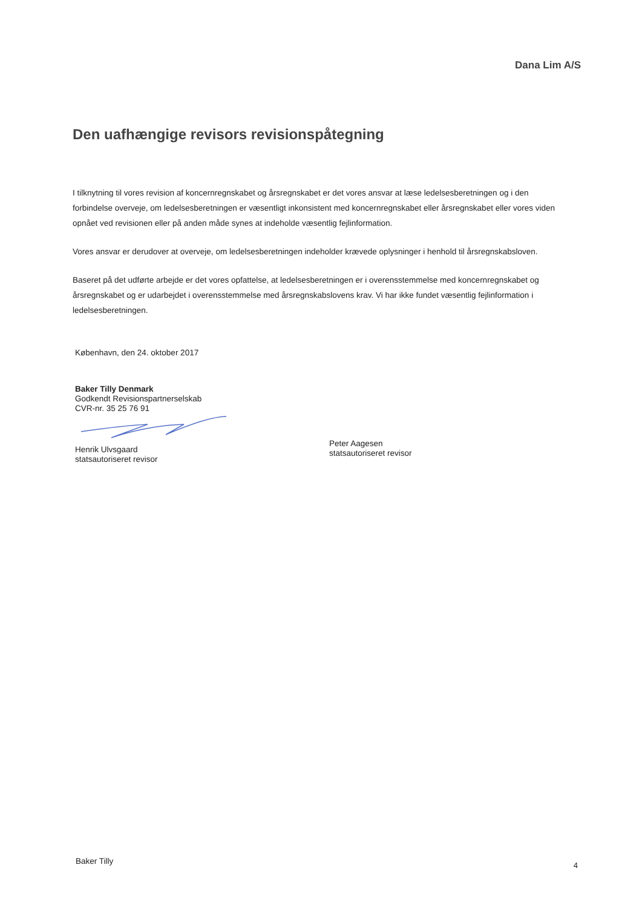Dana Lim A/S
Den uafhængige revisors revisionspåtegning
I tilknytning til vores revision af koncernregnskabet og årsregnskabet er det vores ansvar at læse ledelsesberetningen og i den forbindelse overveje, om ledelsesberetningen er væsentligt inkonsistent med koncernregnskabet eller årsregnskabet eller vores viden opnået ved revisionen eller på anden måde synes at indeholde væsentlig fejlinformation.
Vores ansvar er derudover at overveje, om ledelsesberetningen indeholder krævede oplysninger i henhold til årsregnskabsloven.
Baseret på det udførte arbejde er det vores opfattelse, at ledelsesberetningen er i overensstemmelse med koncernregnskabet og årsregnskabet og er udarbejdet i overensstemmelse med årsregnskabslovens krav. Vi har ikke fundet væsentlig fejlinformation i ledelsesberetningen.
København, den 24. oktober 2017
Baker Tilly Denmark
Godkendt Revisionspartnerselskab
CVR-nr. 35 25 76 91
Henrik Ulvsgaard
statsautoriseret revisor
Peter Aagesen
statsautoriseret revisor
Baker Tilly 4